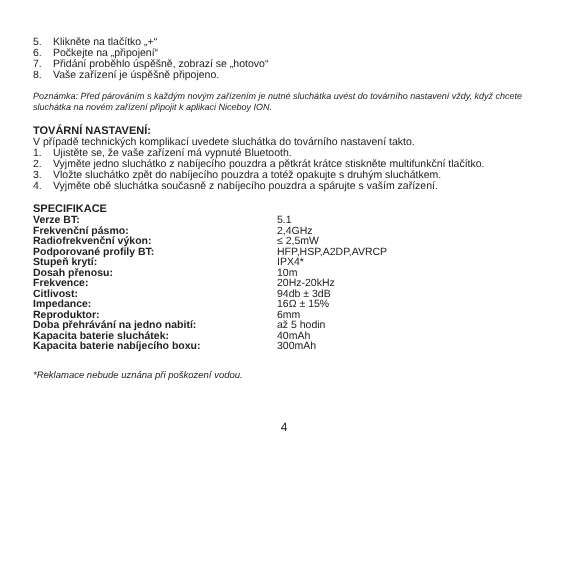5. Klikněte na tlačítko „+“
6. Počkejte na „připojení“
7. Přidání proběhlo úspěšně, zobrazí se „hotovo“
8. Vaše zařízení je úspěšně připojeno.
Poznámka: Před párováním s každým novým zařízením je nutné sluchátka uvést do továrního nastavení vždy, když chcete sluchátka na novém zařízení připojit k aplikaci Niceboy ION.
TOVÁRNÍ NASTAVENÍ:
V případě technických komplikací uvedete sluchátka do továrního nastavení takto.
1. Ujistěte se, že vaše zařízení má vypnuté Bluetooth.
2. Vyjměte jedno sluchátko z nabíjecího pouzdra a pětkrát krátce stiskněte multifunkční tlačítko.
3. Vložte sluchátko zpět do nabíjecího pouzdra a totéž opakujte s druhým sluchátkem.
4. Vyjměte obě sluchátka současně z nabíjecího pouzdra a spárujte s vaším zařízení.
SPECIFIKACE
| Verze BT: | 5.1 |
| Frekvenční pásmo: | 2,4GHz |
| Radiofrekvenční výkon: | ≤ 2,5mW |
| Podporované profily BT: | HFP,HSP,A2DP,AVRCP |
| Stupeň krytí: | IPX4* |
| Dosah přenosu: | 10m |
| Frekvence: | 20Hz-20kHz |
| Citlivost: | 94db ± 3dB |
| Impedance: | 16Ω ± 15% |
| Reproduktor: | 6mm |
| Doba přehrávání na jedno nabití: | až 5 hodin |
| Kapacita baterie sluchátek: | 40mAh |
| Kapacita baterie nabíjecího boxu: | 300mAh |
*Reklamace nebude uznána při poškození vodou.
4